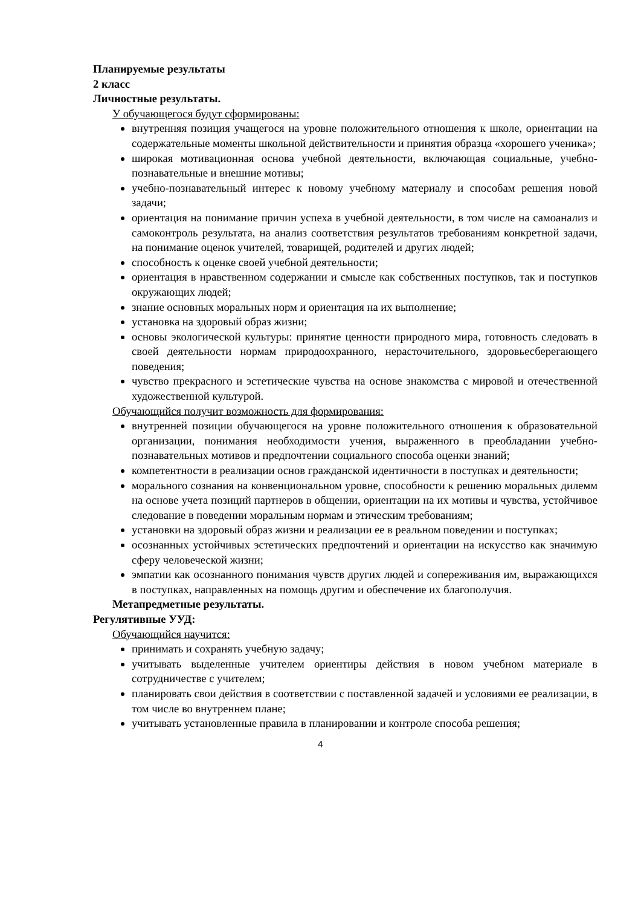Планируемые результаты
2 класс
Личностные результаты.
У обучающегося будут сформированы:
внутренняя позиция учащегося на уровне положительного отношения к школе, ориентации на содержательные моменты школьной действительности и принятия образца «хорошего ученика»;
широкая мотивационная основа учебной деятельности, включающая социальные, учебно-познавательные и внешние мотивы;
учебно-познавательный интерес к новому учебному материалу и способам решения новой задачи;
ориентация на понимание причин успеха в учебной деятельности, в том числе на самоанализ и самоконтроль результата, на анализ соответствия результатов требованиям конкретной задачи, на понимание оценок учителей, товарищей, родителей и других людей;
способность к оценке своей учебной деятельности;
ориентация в нравственном содержании и смысле как собственных поступков, так и поступков окружающих людей;
знание основных моральных норм и ориентация на их выполнение;
установка на здоровый образ жизни;
основы экологической культуры: принятие ценности природного мира, готовность следовать в своей деятельности нормам природоохранного, нерасточительного, здоровьесберегающего поведения;
чувство прекрасного и эстетические чувства на основе знакомства с мировой и отечественной художественной культурой.
Обучающийся получит возможность для формирования:
внутренней позиции обучающегося на уровне положительного отношения к образовательной организации, понимания необходимости учения, выраженного в преобладании учебно-познавательных мотивов и предпочтении социального способа оценки знаний;
компетентности в реализации основ гражданской идентичности в поступках и деятельности;
морального сознания на конвенциональном уровне, способности к решению моральных дилемм на основе учета позиций партнеров в общении, ориентации на их мотивы и чувства, устойчивое следование в поведении моральным нормам и этическим требованиям;
установки на здоровый образ жизни и реализации ее в реальном поведении и поступках;
осознанных устойчивых эстетических предпочтений и ориентации на искусство как значимую сферу человеческой жизни;
эмпатии как осознанного понимания чувств других людей и сопереживания им, выражающихся в поступках, направленных на помощь другим и обеспечение их благополучия.
Метапредметные результаты.
Регулятивные УУД:
Обучающийся научится:
принимать и сохранять учебную задачу;
учитывать выделенные учителем ориентиры действия в новом учебном материале в сотрудничестве с учителем;
планировать свои действия в соответствии с поставленной задачей и условиями ее реализации, в том числе во внутреннем плане;
учитывать установленные правила в планировании и контроле способа решения;
4